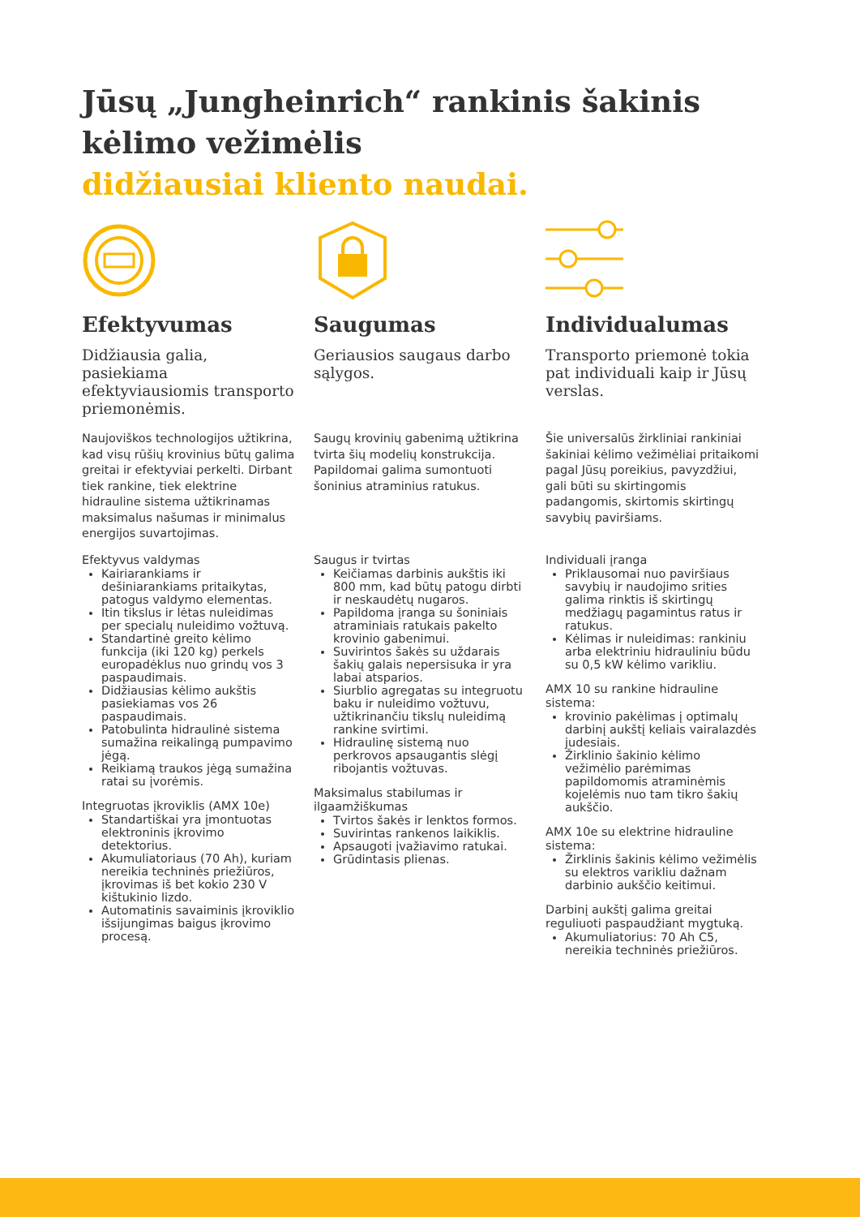Jūsų „Jungheinrich“ rankinis šakinis kėlimo vežimėlis
didžiausiai kliento naudai.
Efektyvumas
Didžiausia galia, pasiekiama efektyviausiomis transporto priemonėmis.
Naujoviškos technologijos užtikrina, kad visų rūšių krovinius būtų galima greitai ir efektyviai perkelti. Dirbant tiek rankine, tiek elektrine hidrauline sistema užtikrinamas maksimalus našumas ir minimalus energijos suvartojimas.
Efektyvus valdymas
Kairiarankiams ir dešiniarankiams pritaikytas, patogus valdymo elementas.
Itin tikslus ir lėtas nuleidimas per specialų nuleidimo vožtuvą.
Standartinė greito kėlimo funkcija (iki 120 kg) perkels europadėklus nuo grindų vos 3 paspaudimais.
Didžiausias kėlimo aukštis pasiekiamas vos 26 paspaudimais.
Patobulinta hidraulinė sistema sumažina reikalingą pumpavimo jėgą.
Reikiamą traukos jėgą sumažina ratai su įvorėmis.
Integruotas įkroviklis (AMX 10e)
Standartiškai yra įmontuotas elektroninis įkrovimo detektorius.
Akumuliatoriaus (70 Ah), kuriam nereikia techninės priežiūros, įkrovimas iš bet kokio 230 V kištukinio lizdo.
Automatinis savaiminis įkroviklio išsijungimas baigus įkrovimo procesą.
Saugumas
Geriausios saugaus darbo sąlygos.
Saugų krovinių gabenimą užtikrina tvirta šių modelių konstrukcija. Papildomai galima sumontuoti šoninius atraminius ratukus.
Saugus ir tvirtas
Keičiamas darbinis aukštis iki 800 mm, kad būtų patogu dirbti ir neskaudėtų nugaros.
Papildoma įranga su šoniniais atraminiais ratukais pakelto krovinio gabenimui.
Suvirintos šakės su uždarais šakių galais nepersisuka ir yra labai atsparios.
Siurblio agregatas su integruotu baku ir nuleidimo vožtuvu, užtikrinančiu tikslų nuleidimą rankine svirtimi.
Hidraulinę sistemą nuo perkrovos apsaugantis slėgį ribojantis vožtuvas.
Maksimalus stabilumas ir ilgaamžiškumas
Tvirtos šakės ir lenktos formos.
Suvirintas rankenos laikiklis.
Apsaugoti įvažiavimo ratukai.
Grūdintasis plienas.
Individualumas
Transporto priemonė tokia pat individuali kaip ir Jūsų verslas.
Šie universalūs žirkliniai rankiniai šakiniai kėlimo vežimėliai pritaikomi pagal Jūsų poreikius, pavyzdžiui, gali būti su skirtingomis padangomis, skirtomis skirtingų savybių paviršiams.
Individuali įranga
Priklausomai nuo paviršiaus savybių ir naudojimo srities galima rinktis iš skirtingų medžiagų pagamintus ratus ir ratukus.
Kėlimas ir nuleidimas: rankiniu arba elektriniu hidrauliniu būdu su 0,5 kW kėlimo varikliu.
AMX 10 su rankine hidrauline sistema:
krovinio pakėlimas į optimalų darbinį aukštį keliais vairalazdės judesiais.
Žirklinio šakinio kėlimo vežimėlio parėmimas papildomomis atraminėmis kojelėmis nuo tam tikro šakių aukščio.
AMX 10e su elektrine hidrauline sistema:
Žirklinis šakinis kėlimo vežimėlis su elektros varikliu dažnam darbinio aukščio keitimui.
Darbinį aukštį galima greitai reguliuoti paspaudžiant mygtuką.
Akumuliatorius: 70 Ah C5, nereikia techninės priežiūros.